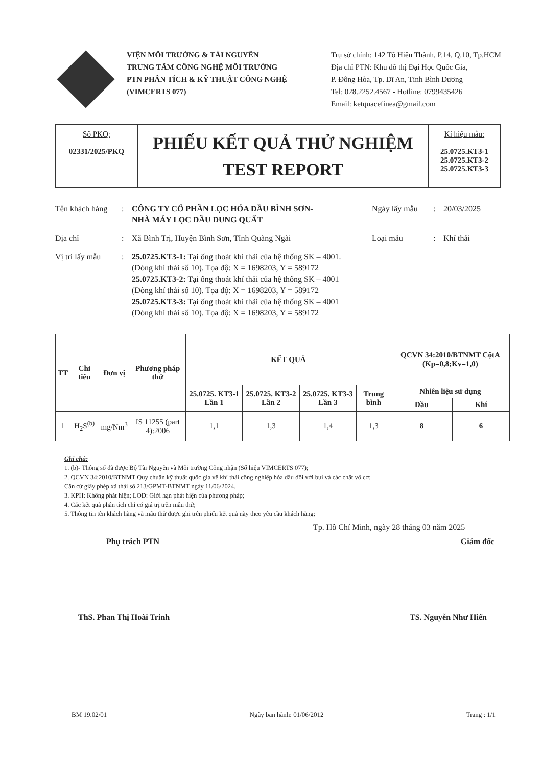VIỆN MÔI TRƯỜNG & TÀI NGUYÊN
TRUNG TÂM CÔNG NGHỆ MÔI TRƯỜNG
PTN PHÂN TÍCH & KỸ THUẬT CÔNG NGHỆ
(VIMCERTS 077)
Trụ sở chính: 142 Tô Hiến Thành, P.14, Q.10, Tp.HCM
Địa chỉ PTN: Khu đô thị Đại Học Quốc Gia,
P. Đông Hòa, Tp. Dĩ An, Tỉnh Bình Dương
Tel: 028.2252.4567 - Hotline: 0799435426
Email: ketquacefinea@gmail.com
Số PKQ:
02331/2025/PKQ
PHIẾU KẾT QUẢ THỬ NGHIỆM
TEST REPORT
Kí hiệu mẫu:
25.0725.KT3-1
25.0725.KT3-2
25.0725.KT3-3
Tên khách hàng
: CÔNG TY CỔ PHẦN LỌC HÓA DẦU BÌNH SƠN-
NHÀ MÁY LỌC DẦU DUNG QUẤT
Ngày lấy mẫu : 20/03/2025
Địa chỉ : Xã Bình Trị, Huyện Bình Sơn, Tỉnh Quãng Ngãi Loại mẫu : Khí thải
Vị trí lấy mẫu
: 25.0725.KT3-1: Tại ống thoát khí thải của hệ thống SK – 4001.
(Dòng khí thải số 10). Tọa độ: X = 1698203, Y = 589172
25.0725.KT3-2: Tại ống thoát khí thải của hệ thống SK – 4001
(Dòng khí thải số 10). Tọa độ: X = 1698203, Y = 589172
25.0725.KT3-3: Tại ống thoát khí thải của hệ thống SK – 4001
(Dòng khí thải số 10). Tọa độ: X = 1698203, Y = 589172
| TT | Chỉ tiêu | Đơn vị | Phương pháp thử | KẾT QUẢ | | | | QCVN 34:2010/BTNMT CộtA (Kp=0,8;Kv=1,0) | |
| --- | --- | --- | --- | --- | --- | --- | --- | --- | --- |
| | | | | 25.0725. KT3-1 Lần 1 | 25.0725. KT3-2 Lần 2 | 25.0725. KT3-3 Lần 3 | Trung bình | Nhiên liệu sử dụng | |
| | | | | | | | | Dầu | Khí |
| 1 | H<sub>2</sub>S<sup>(b)</sup> | mg/Nm<sup>3</sup> | IS 11255 (part 4):2006 | 1,1 | 1,3 | 1,4 | 1,3 | 8 | 6 |
Ghi chú:
1. (b)- Thông số đã được Bộ Tài Nguyên và Môi trường Công nhận (Số hiệu VIMCERTS 077);
2. QCVN 34:2010/BTNMT Quy chuẩn kỹ thuật quốc gia về khí thải công nghiệp hóa dầu đối với bụi và các chất vô cơ;
Căn cứ giấy phép xả thải số 213/GPMT-BTNMT ngày 11/06/2024.
3. KPH: Không phát hiện; LOD: Giới hạn phát hiện của phương pháp;
4. Các kết quả phân tích chỉ có giá trị trên mẫu thử;
5. Thông tin tên khách hàng và mẫu thử được ghi trên phiếu kết quả này theo yêu cầu khách hàng;
Tp. Hồ Chí Minh, ngày 28 tháng 03 năm 2025
Phụ trách PTN Giám đốc
ThS. Phan Thị Hoài Trinh TS. Nguyễn Như Hiển
BM 19.02/01 Ngày ban hành: 01/06/2012 Trang : 1/1